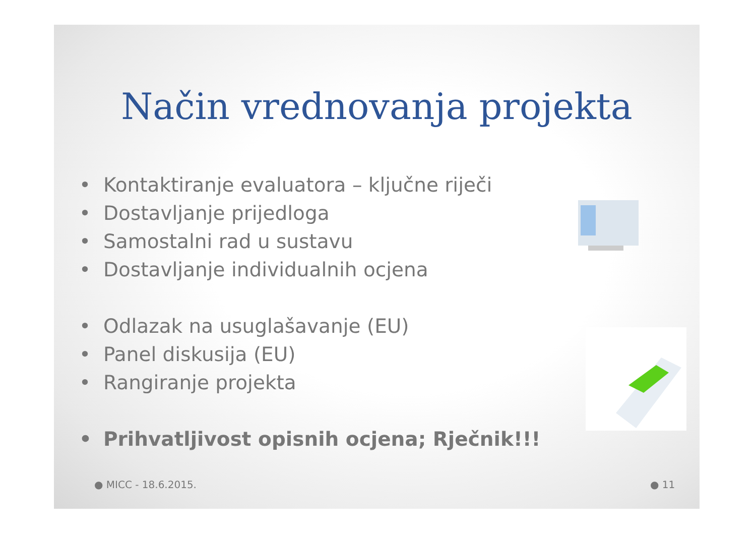Način vrednovanja projekta
• Kontaktiranje evaluatora – ključne riječi
• Dostavljanje prijedloga
• Samostalni rad u sustavu
• Dostavljanje individualnih ocjena
• Odlazak na usuglašavanje (EU)
• Panel diskusija (EU)
• Rangiranje projekta
• Prihvatljivost opisnih ocjena; Rječnik!!!
● MICC - 18.6.2015. ● 11